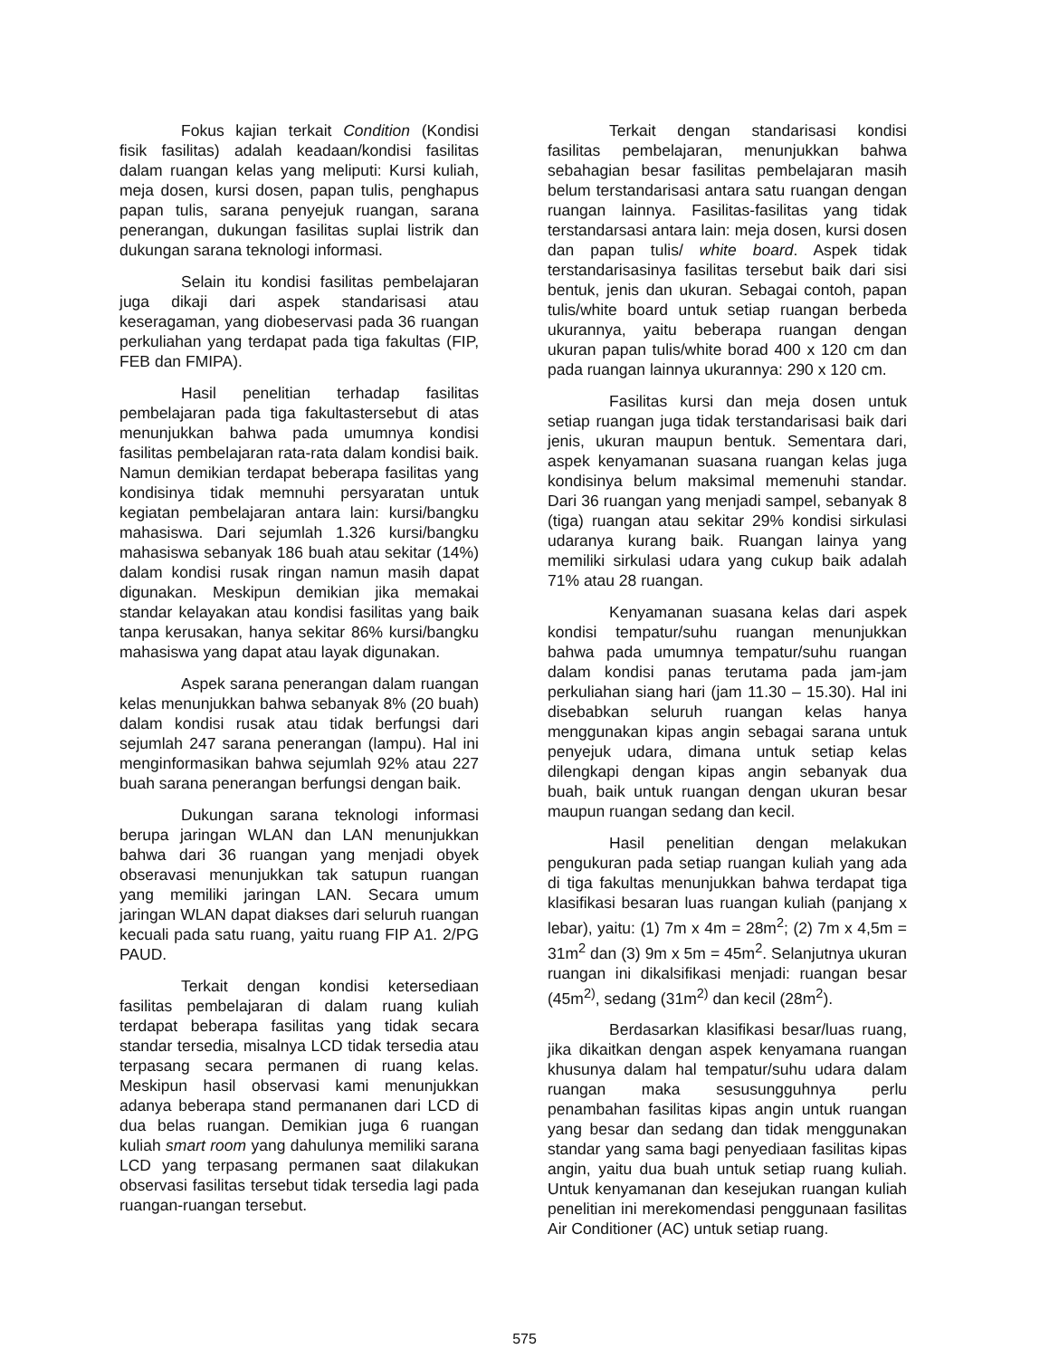Fokus kajian terkait Condition (Kondisi fisik fasilitas) adalah keadaan/kondisi fasilitas dalam ruangan kelas yang meliputi: Kursi kuliah, meja dosen, kursi dosen, papan tulis, penghapus papan tulis, sarana penyejuk ruangan, sarana penerangan, dukungan fasilitas suplai listrik dan dukungan sarana teknologi informasi.
Selain itu kondisi fasilitas pembelajaran juga dikaji dari aspek standarisasi atau keseragaman, yang diobeservasi pada 36 ruangan perkuliahan yang terdapat pada tiga fakultas (FIP, FEB dan FMIPA).
Hasil penelitian terhadap fasilitas pembelajaran pada tiga fakultastersebut di atas menunjukkan bahwa pada umumnya kondisi fasilitas pembelajaran rata-rata dalam kondisi baik. Namun demikian terdapat beberapa fasilitas yang kondisinya tidak memnuhi persyaratan untuk kegiatan pembelajaran antara lain: kursi/bangku mahasiswa. Dari sejumlah 1.326 kursi/bangku mahasiswa sebanyak 186 buah atau sekitar (14%) dalam kondisi rusak ringan namun masih dapat digunakan. Meskipun demikian jika memakai standar kelayakan atau kondisi fasilitas yang baik tanpa kerusakan, hanya sekitar 86% kursi/bangku mahasiswa yang dapat atau layak digunakan.
Aspek sarana penerangan dalam ruangan kelas menunjukkan bahwa sebanyak 8% (20 buah) dalam kondisi rusak atau tidak berfungsi dari sejumlah 247 sarana penerangan (lampu). Hal ini menginformasikan bahwa sejumlah 92% atau 227 buah sarana penerangan berfungsi dengan baik.
Dukungan sarana teknologi informasi berupa jaringan WLAN dan LAN menunjukkan bahwa dari 36 ruangan yang menjadi obyek obseravasi menunjukkan tak satupun ruangan yang memiliki jaringan LAN. Secara umum jaringan WLAN dapat diakses dari seluruh ruangan kecuali pada satu ruang, yaitu ruang FIP A1. 2/PG PAUD.
Terkait dengan kondisi ketersediaan fasilitas pembelajaran di dalam ruang kuliah terdapat beberapa fasilitas yang tidak secara standar tersedia, misalnya LCD tidak tersedia atau terpasang secara permanen di ruang kelas. Meskipun hasil observasi kami menunjukkan adanya beberapa stand permananen dari LCD di dua belas ruangan. Demikian juga 6 ruangan kuliah smart room yang dahulunya memiliki sarana LCD yang terpasang permanen saat dilakukan observasi fasilitas tersebut tidak tersedia lagi pada ruangan-ruangan tersebut.
Terkait dengan standarisasi kondisi fasilitas pembelajaran, menunjukkan bahwa sebahagian besar fasilitas pembelajaran masih belum terstandarisasi antara satu ruangan dengan ruangan lainnya. Fasilitas-fasilitas yang tidak terstandarsasi antara lain: meja dosen, kursi dosen dan papan tulis/ white board. Aspek tidak terstandarisasinya fasilitas tersebut baik dari sisi bentuk, jenis dan ukuran. Sebagai contoh, papan tulis/white board untuk setiap ruangan berbeda ukurannya, yaitu beberapa ruangan dengan ukuran papan tulis/white borad 400 x 120 cm dan pada ruangan lainnya ukurannya: 290 x 120 cm.
Fasilitas kursi dan meja dosen untuk setiap ruangan juga tidak terstandarisasi baik dari jenis, ukuran maupun bentuk. Sementara dari, aspek kenyamanan suasana ruangan kelas juga kondisinya belum maksimal memenuhi standar. Dari 36 ruangan yang menjadi sampel, sebanyak 8 (tiga) ruangan atau sekitar 29% kondisi sirkulasi udaranya kurang baik. Ruangan lainya yang memiliki sirkulasi udara yang cukup baik adalah 71% atau 28 ruangan.
Kenyamanan suasana kelas dari aspek kondisi tempatur/suhu ruangan menunjukkan bahwa pada umumnya tempatur/suhu ruangan dalam kondisi panas terutama pada jam-jam perkuliahan siang hari (jam 11.30 – 15.30). Hal ini disebabkan seluruh ruangan kelas hanya menggunakan kipas angin sebagai sarana untuk penyejuk udara, dimana untuk setiap kelas dilengkapi dengan kipas angin sebanyak dua buah, baik untuk ruangan dengan ukuran besar maupun ruangan sedang dan kecil.
Hasil penelitian dengan melakukan pengukuran pada setiap ruangan kuliah yang ada di tiga fakultas menunjukkan bahwa terdapat tiga klasifikasi besaran luas ruangan kuliah (panjang x lebar), yaitu: (1) 7m x 4m = 28m<sup>2</sup>; (2) 7m x 4,5m = 31m<sup>2</sup> dan (3) 9m x 5m = 45m<sup>2</sup>. Selanjutnya ukuran ruangan ini dikalsifikasi menjadi: ruangan besar (45m<sup>2)</sup>, sedang (31m<sup>2)</sup> dan kecil (28m<sup>2</sup>).
Berdasarkan klasifikasi besar/luas ruang, jika dikaitkan dengan aspek kenyamana ruangan khusunya dalam hal tempatur/suhu udara dalam ruangan maka sesusungguhnya perlu penambahan fasilitas kipas angin untuk ruangan yang besar dan sedang dan tidak menggunakan standar yang sama bagi penyediaan fasilitas kipas angin, yaitu dua buah untuk setiap ruang kuliah. Untuk kenyamanan dan kesejukan ruangan kuliah penelitian ini merekomendasi penggunaan fasilitas Air Conditioner (AC) untuk setiap ruang.
575